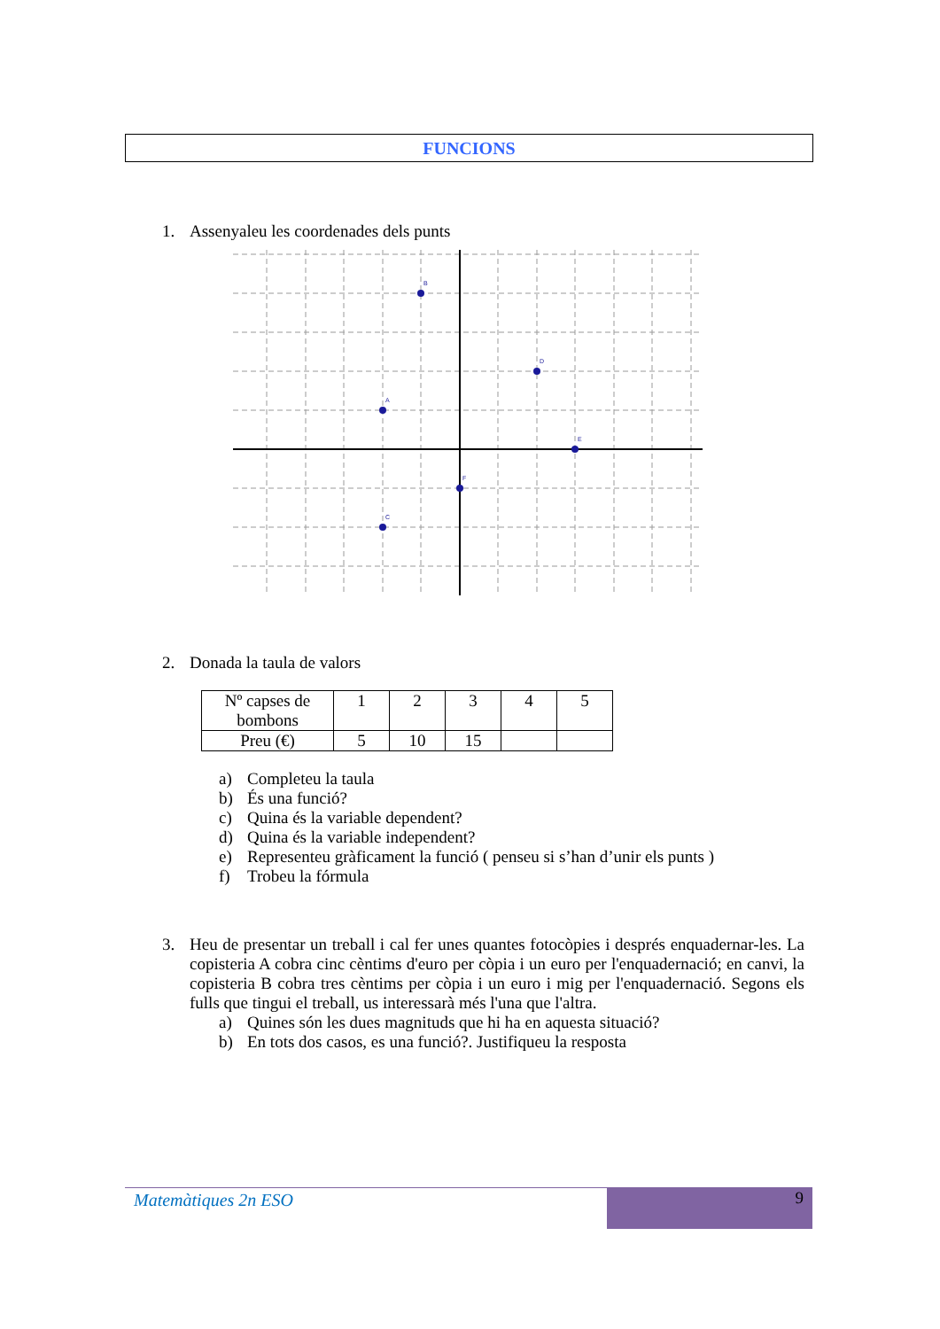FUNCIONS
1. Assenyaleu les coordenades dels punts
B
D
A
E
F
C
2. Donada la taula de valors
| Nº capses de bombons | 1 | 2 | 3 | 4 | 5 |
| Preu (€) | 5 | 10 | 15 | | |
a) Completeu la taula
b) És una funció?
c) Quina és la variable dependent?
d) Quina és la variable independent?
e) Representeu gràficament la funció ( penseu si s’han d’unir els punts )
f) Trobeu la fórmula
3. Heu de presentar un treball i cal fer unes quantes fotocòpies i després enquadernar-les. La copisteria A cobra cinc cèntims d'euro per còpia i un euro per l'enquadernació; en canvi, la copisteria B cobra tres cèntims per còpia i un euro i mig per l'enquadernació. Segons els fulls que tingui el treball, us interessarà més l'una que l'altra.
a) Quines són les dues magnituds que hi ha en aquesta situació?
b) En tots dos casos, es una funció?. Justifiqueu la resposta
Matemàtiques 2n ESO
9